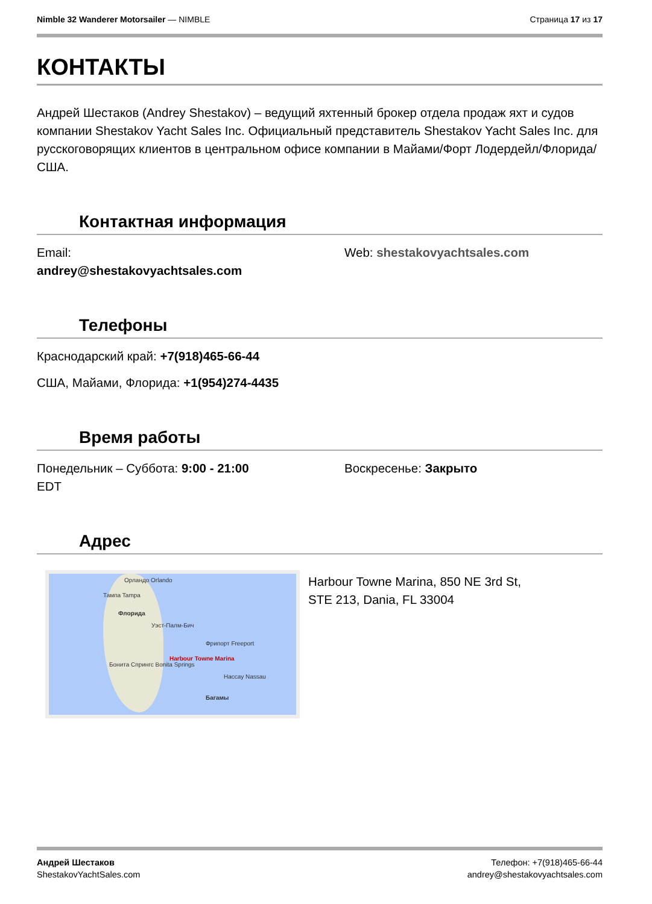Nimble 32 Wanderer Motorsailer — NIMBLE
Страница 17 из 17
КОНТАКТЫ
Андрей Шестаков (Andrey Shestakov) – ведущий яхтенный брокер отдела продаж яхт и судов компании Shestakov Yacht Sales Inc. Официальный представитель Shestakov Yacht Sales Inc. для русскоговорящих клиентов в центральном офисе компании в Майами/Форт Лодердейл/Флорида/США.
Контактная информация
Email:
andrey@shestakovyachtsales.com
Web: shestakovyachtsales.com
Телефоны
Краснодарский край: +7(918)465-66-44
США, Майами, Флорида: +1(954)274-4435
Время работы
Понедельник – Суббота: 9:00 - 21:00
EDT
Воскресенье: Закрыто
Адрес
Орландо Orlando
Тампа Tampa
Флорида
Уэст-Палм-Бич
Фрипорт Freeport
Harbour Towne Marina
Бонита Спрингс Bonita Springs
Нассау Nassau
Багамы
Harbour Towne Marina, 850 NE 3rd St,
STE 213, Dania, FL 33004
Андрей Шестаков
ShestakovYachtSales.com
Телефон: +7(918)465-66-44
andrey@shestakovyachtsales.com